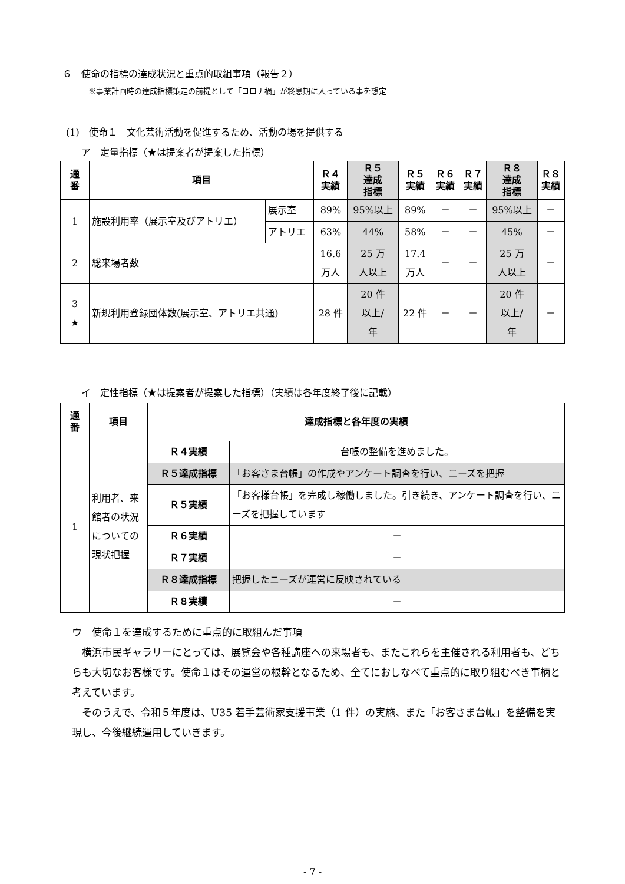６　使命の指標の達成状況と重点的取組事項（報告２）
※事業計画時の達成指標策定の前提として「コロナ禍」が終息期に入っている事を想定
(1)　使命１　文化芸術活動を促進するため、活動の場を提供する
ア　定量指標（★は提案者が提案した指標）
| 通 番 | 項目 | | Ｒ４ 実績 | Ｒ５ 達成 指標 | Ｒ５ 実績 | Ｒ６ 実績 | Ｒ７ 実績 | Ｒ８ 達成 指標 | Ｒ８ 実績 |
| --- | --- | --- | --- | --- | --- | --- | --- | --- | --- |
| 1 | 施設利用率（展示室及びアトリエ） | 展示室 | 89% | 95%以上 | 89% | － | － | 95%以上 | － |
| | | アトリエ | 63% | 44% | 58% | － | － | 45% | － |
| 2 | 総来場者数 | | 16.6 万人 | 25 万 人以上 | 17.4 万人 | － | － | 25 万 人以上 | － |
| 3 ★ | 新規利用登録団体数(展示室、アトリエ共通) | | 28 件 | 20 件 以上/ 年 | 22 件 | － | － | 20 件 以上/ 年 | － |
イ　定性指標（★は提案者が提案した指標）（実績は各年度終了後に記載）
| 通 番 | 項目 | 達成指標と各年度の実績 | |
| --- | --- | --- | --- |
| 1 | 利用者、来館者の状況についての現状把握 | Ｒ４実績 | 台帳の整備を進めました。 |
| | | Ｒ５達成指標 | 「お客さま台帳」の作成やアンケート調査を行い、ニーズを把握 |
| | | Ｒ５実績 | 「お客様台帳」を完成し稼働しました。引き続き、アンケート調査を行い、ニーズを把握しています |
| | | Ｒ６実績 | － |
| | | Ｒ７実績 | － |
| | | Ｒ８達成指標 | 把握したニーズが運営に反映されている |
| | | Ｒ８実績 | － |
ウ　使命１を達成するために重点的に取組んだ事項
　横浜市民ギャラリーにとっては、展覧会や各種講座への来場者も、またこれらを主催される利用者も、どちらも大切なお客様です。使命１はその運営の根幹となるため、全てにおしなべて重点的に取り組むべき事柄と考えています。
　そのうえで、令和５年度は、U35 若手芸術家支援事業（1 件）の実施、また「お客さま台帳」を整備を実現し、今後継続運用していきます。
- 7 -